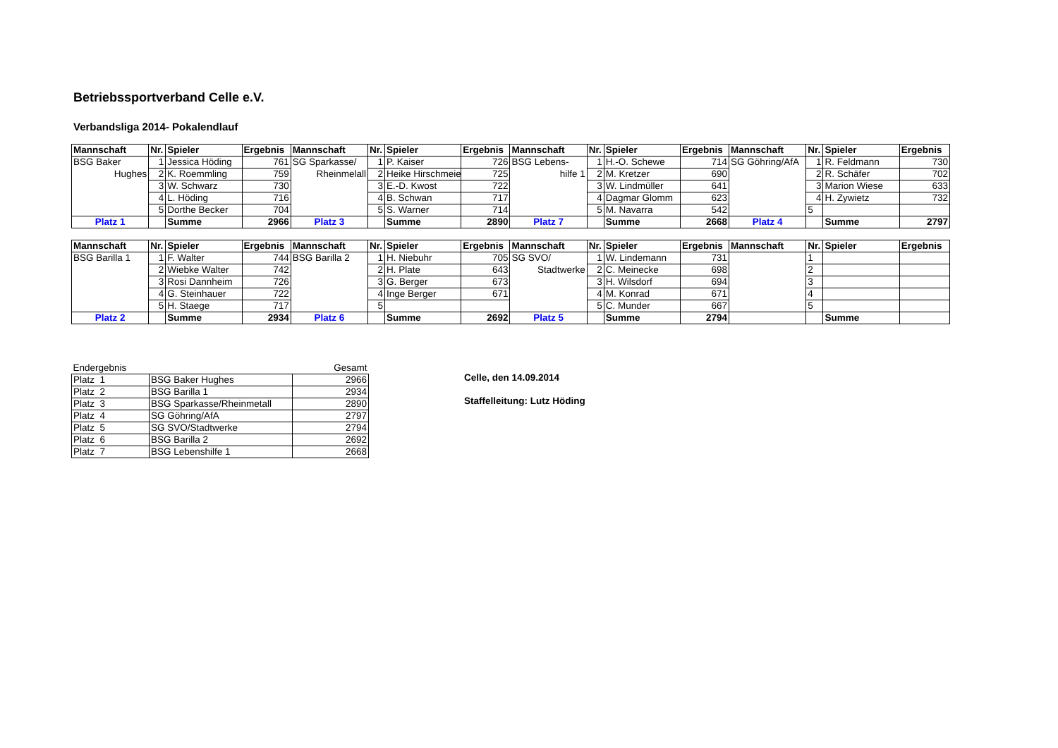Betriebssportverband Celle e.V.
Verbandsliga 2014- Pokalendlauf
| Mannschaft | Nr. | Spieler | Ergebnis | Mannschaft | Nr. | Spieler | Ergebnis | Mannschaft | Nr. | Spieler | Ergebnis | Mannschaft | Nr. | Spieler | Ergebnis |
| --- | --- | --- | --- | --- | --- | --- | --- | --- | --- | --- | --- | --- | --- | --- | --- |
| BSG Baker | 1 | Jessica Höding | 761 | SG Sparkasse/ | 1 | P. Kaiser | 726 | BSG Lebens- | 1 | H.-O. Schewe | 714 | SG Göhring/AfA | 1 | R. Feldmann | 730 |
| Hughes | 2 | K. Roemmling | 759 | Rheinmelall | 2 | Heike Hirschmeie | 725 | hilfe 1 | 2 | M. Kretzer | 690 | | 2 | R. Schäfer | 702 |
| | 3 | W. Schwarz | 730 | | 3 | E.-D. Kwost | 722 | | 3 | W. Lindmüller | 641 | | 3 | Marion Wiese | 633 |
| | 4 | L. Höding | 716 | | 4 | B. Schwan | 717 | | 4 | Dagmar Glomm | 623 | | 4 | H. Zywietz | 732 |
| | 5 | Dorthe Becker | 704 | | 5 | S. Warner | 714 | | 5 | M. Navarra | 542 | | 5 | | |
| Platz 1 | | Summe | 2966 | Platz 3 | | Summe | 2890 | Platz 7 | | Summe | 2668 | Platz 4 | | Summe | 2797 |
| Mannschaft | Nr. | Spieler | Ergebnis | Mannschaft | Nr. | Spieler | Ergebnis | Mannschaft | Nr. | Spieler | Ergebnis | Mannschaft | Nr. | Spieler | Ergebnis |
| --- | --- | --- | --- | --- | --- | --- | --- | --- | --- | --- | --- | --- | --- | --- | --- |
| BSG Barilla 1 | 1 | F. Walter | 744 | BSG Barilla 2 | 1 | H. Niebuhr | 705 | SG SVO/ | 1 | W. Lindemann | 731 | | 1 | | |
| | 2 | Wiebke Walter | 742 | | 2 | H. Plate | 643 | Stadtwerke | 2 | C. Meinecke | 698 | | 2 | | |
| | 3 | Rosi Dannheim | 726 | | 3 | G. Berger | 673 | | 3 | H. Wilsdorf | 694 | | 3 | | |
| | 4 | G. Steinhauer | 722 | | 4 | Inge Berger | 671 | | 4 | M. Konrad | 671 | | 4 | | |
| | 5 | H. Staege | 717 | | 5 | | | | 5 | C. Munder | 667 | | 5 | | |
| Platz 2 | | Summe | 2934 | Platz 6 | | Summe | 2692 | Platz 5 | | Summe | 2794 | | | Summe | |
| Endergebnis | | Gesamt |
| Platz 1 | BSG Baker Hughes | 2966 |
| Platz 2 | BSG Barilla 1 | 2934 |
| Platz 3 | BSG Sparkasse/Rheinmetall | 2890 |
| Platz 4 | SG Göhring/AfA | 2797 |
| Platz 5 | SG SVO/Stadtwerke | 2794 |
| Platz 6 | BSG Barilla 2 | 2692 |
| Platz 7 | BSG Lebenshilfe 1 | 2668 |
Celle, den 14.09.2014
Staffelleitung: Lutz Höding